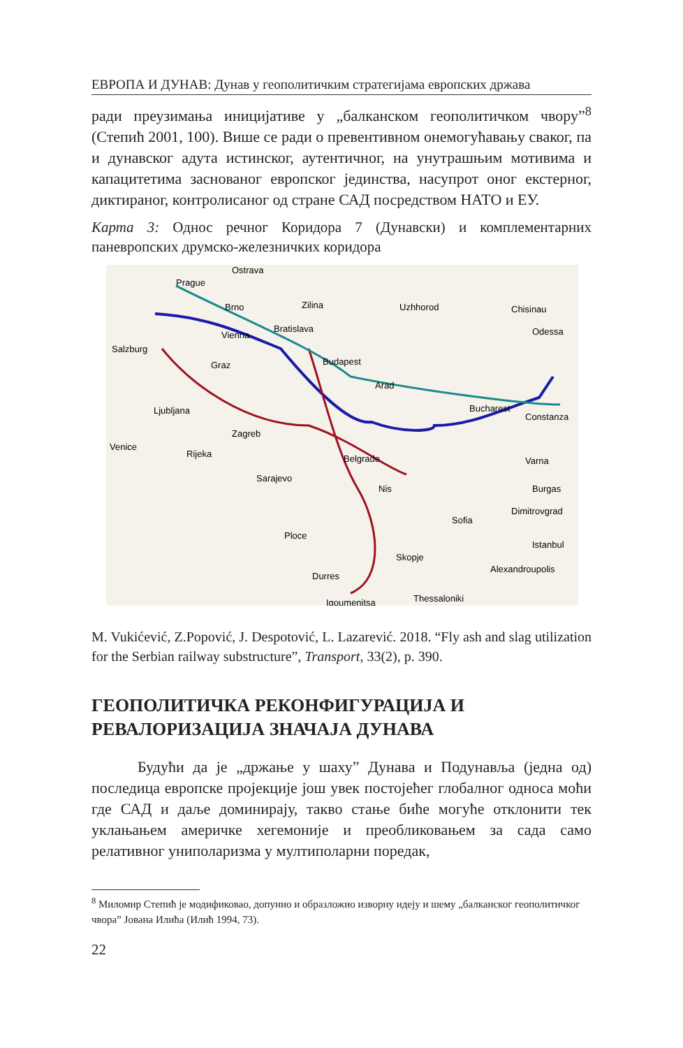ЕВРОПА И ДУНАВ: Дунав у геополитичким стратегијама европских држава
ради преузимања иницијативе у „балканском геополитичком чвору”<sup>8</sup> (Степић 2001, 100). Више се ради о превентивном онемогућавању сваког, па и дунавског адута истинског, аутентичног, на унутрашњим мотивима и капацитетима заснованог европског јединства, насупрот оног екстерног, диктираног, контролисаног од стране САД посредством НАТО и ЕУ.
Карта 3: Однос речног Коридора 7 (Дунавски) и комплементарних паневропских друмско-железничких коридора
Ostrava
Prague
Brno
Zilina
Uzhhorod
Chisinau
Odessa
Bratislava
Vienna
Salzburg
Graz
Budapest
Arad
Ljubljana
Bucharest
Constanza
Zagreb
Venice
Rijeka
Belgrade
Varna
Sarajevo
Nis
Burgas
Dimitrovgrad
Sofia
Ploce
Istanbul
Skopje
Alexandroupolis
Durres
Thessaloniki
Igoumenitsa
M. Vukićević, Z.Popović, J. Despotović, L. Lazarević. 2018. “Fly ash and slag utilization for the Serbian railway substructure”, Transport, 33(2), p. 390.
ГЕОПОЛИТИЧКА РЕКОНФИГУРАЦИЈА И РЕВАЛОРИЗАЦИЈА ЗНАЧАЈА ДУНАВА
   Будући да је „држање у шаху” Дунава и Подунавља (једна од) последица европске пројекције још увек постојећег глобалног односа моћи где САД и даље доминирају, такво стање биће могуће отклонити тек уклањањем америчке хегемоније и преобликовањем за сада само релативног униполаризма у мултиполарни поредак,
<sup>8</sup> Миломир Степић је модификовао, допунио и образложио изворну идеју и шему „балканског геополитичког чвора” Јована Илића (Илић 1994, 73).
22